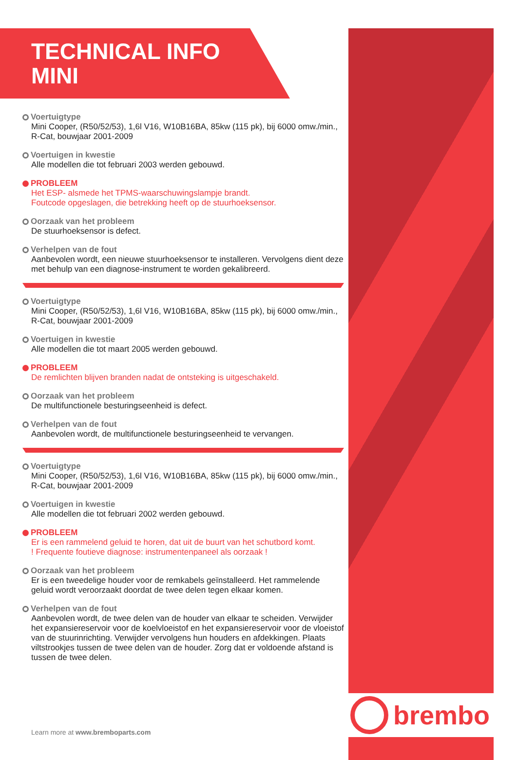brembo
TECHNICAL INFO
MINI
Voertuigtype
Mini Cooper, (R50/52/53), 1,6l V16, W10B16BA, 85kw (115 pk), bij 6000 omw./min., R-Cat, bouwjaar 2001-2009
Voertuigen in kwestie
Alle modellen die tot februari 2003 werden gebouwd.
PROBLEEM
Het ESP- alsmede het TPMS-waarschuwingslampje brandt.
Foutcode opgeslagen, die betrekking heeft op de stuurhoeksensor.
Oorzaak van het probleem
De stuurhoeksensor is defect.
Verhelpen van de fout
Aanbevolen wordt, een nieuwe stuurhoeksensor te installeren. Vervolgens dient deze met behulp van een diagnose-instrument te worden gekalibreerd.
Voertuigtype
Mini Cooper, (R50/52/53), 1,6l V16, W10B16BA, 85kw (115 pk), bij 6000 omw./min., R-Cat, bouwjaar 2001-2009
Voertuigen in kwestie
Alle modellen die tot maart 2005 werden gebouwd.
PROBLEEM
De remlichten blijven branden nadat de ontsteking is uitgeschakeld.
Oorzaak van het probleem
De multifunctionele besturingseenheid is defect.
Verhelpen van de fout
Aanbevolen wordt, de multifunctionele besturingseenheid te vervangen.
Voertuigtype
Mini Cooper, (R50/52/53), 1,6l V16, W10B16BA, 85kw (115 pk), bij 6000 omw./min., R-Cat, bouwjaar 2001-2009
Voertuigen in kwestie
Alle modellen die tot februari 2002 werden gebouwd.
PROBLEEM
Er is een rammelend geluid te horen, dat uit de buurt van het schutbord komt.
! Frequente foutieve diagnose: instrumentenpaneel als oorzaak !
Oorzaak van het probleem
Er is een tweedelige houder voor de remkabels geïnstalleerd. Het rammelende geluid wordt veroorzaakt doordat de twee delen tegen elkaar komen.
Verhelpen van de fout
Aanbevolen wordt, de twee delen van de houder van elkaar te scheiden. Verwijder het expansiereservoir voor de koelvloeistof en het expansiereservoir voor de vloeistof van de stuurinrichting. Verwijder vervolgens hun houders en afdekkingen. Plaats viltstrookjes tussen de twee delen van de houder. Zorg dat er voldoende afstand is tussen de twee delen.
Learn more at www.bremboparts.com